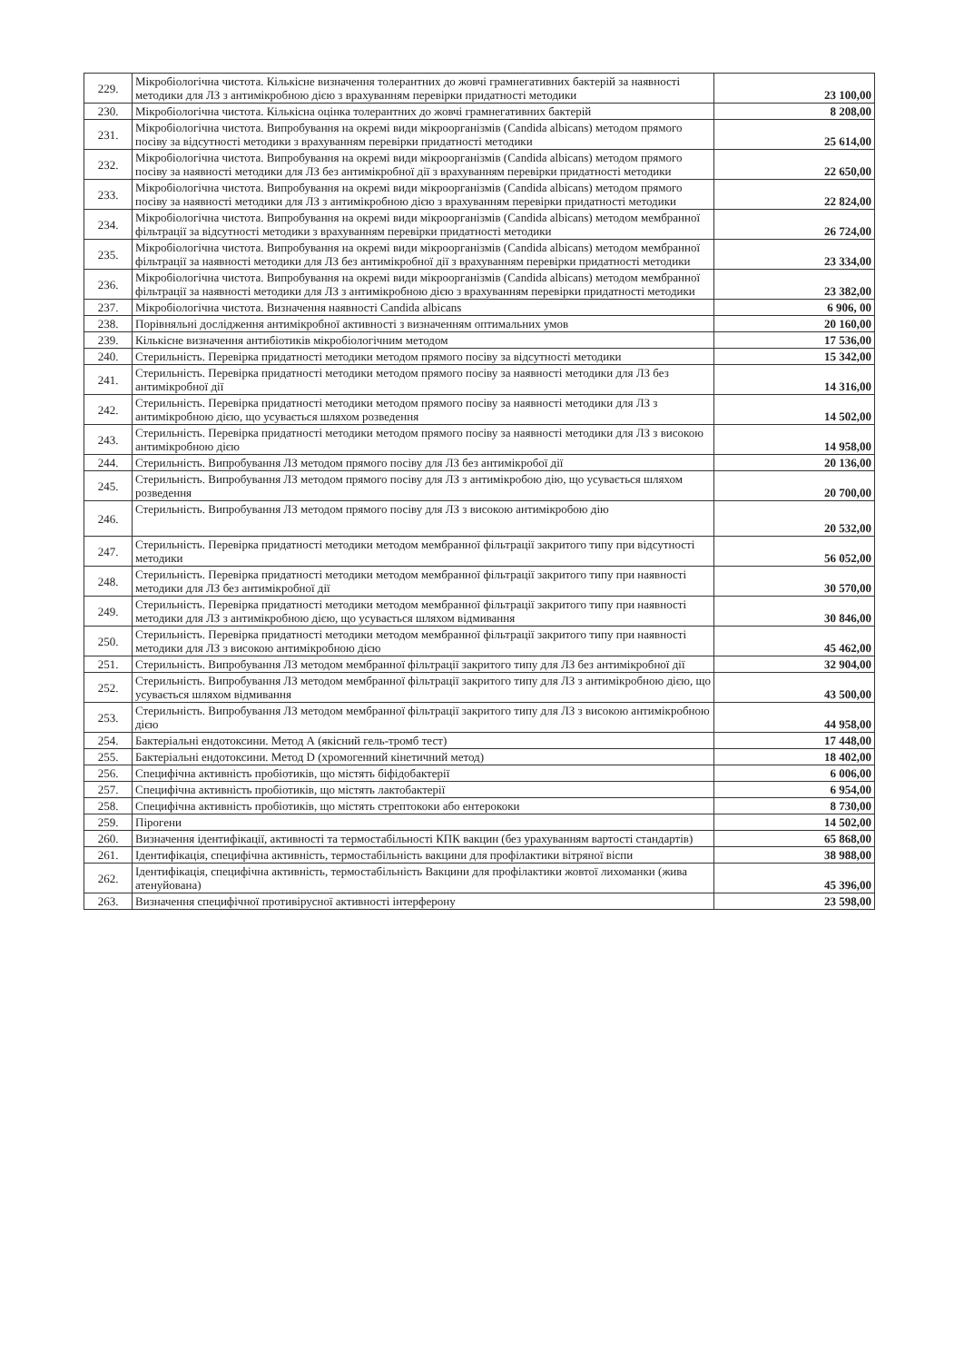| 229. | Мікробіологічна чистота. Кількісне визначення толерантних до жовчі грамнегативних бактерій за наявності методики для ЛЗ з антимікробною дією з врахуванням перевірки придатності методики | 23 100,00 |
| 230. | Мікробіологічна чистота. Кількісна оцінка толерантних до жовчі грамнегативних бактерій | 8 208,00 |
| 231. | Мікробіологічна чистота. Випробування на окремі види мікроорганізмів (Candida albicans) методом прямого посіву за відсутності методики з врахуванням перевірки придатності методики | 25 614,00 |
| 232. | Мікробіологічна чистота. Випробування на окремі види мікроорганізмів (Candida albicans) методом прямого посіву за наявності методики для ЛЗ без антимікробної дії з врахуванням перевірки придатності методики | 22 650,00 |
| 233. | Мікробіологічна чистота. Випробування на окремі види мікроорганізмів (Candida albicans) методом прямого посіву за наявності методики для ЛЗ з антимікробною дією з врахуванням перевірки придатності методики | 22 824,00 |
| 234. | Мікробіологічна чистота. Випробування на окремі види мікроорганізмів (Candida albicans) методом мембранної фільтрації за відсутності методики з врахуванням перевірки придатності методики | 26 724,00 |
| 235. | Мікробіологічна чистота. Випробування на окремі види мікроорганізмів (Candida albicans) методом мембранної фільтрації за наявності методики для ЛЗ без антимікробної дії з врахуванням перевірки придатності методики | 23 334,00 |
| 236. | Мікробіологічна чистота. Випробування на окремі види мікроорганізмів (Candida albicans) методом мембранної фільтрації за наявності методики для ЛЗ з антимікробною дією з врахуванням перевірки придатності методики | 23 382,00 |
| 237. | Мікробіологічна чистота. Визначення наявності Candida albicans | 6 906, 00 |
| 238. | Порівняльні дослідження антимікробної активності з визначенням оптимальних умов | 20 160,00 |
| 239. | Кількісне визначення антибіотиків мікробіологічним методом | 17 536,00 |
| 240. | Стерильність. Перевірка придатності методики методом прямого посіву за відсутності методики | 15 342,00 |
| 241. | Стерильність. Перевірка придатності методики методом прямого посіву за наявності методики для ЛЗ без антимікробної дії | 14 316,00 |
| 242. | Стерильність. Перевірка придатності методики методом прямого посіву за наявності методики для ЛЗ з антимікробною дією, що усувається шляхом розведення | 14 502,00 |
| 243. | Стерильність. Перевірка придатності методики методом прямого посіву за наявності методики для ЛЗ з високою антимікробною дією | 14 958,00 |
| 244. | Стерильність. Випробування ЛЗ методом прямого посіву для ЛЗ без антимікробої дії | 20 136,00 |
| 245. | Стерильність. Випробування ЛЗ методом прямого посіву для ЛЗ з антимікробою дію, що усувається шляхом розведення | 20 700,00 |
| 246. | Стерильність. Випробування ЛЗ методом прямого посіву для ЛЗ з високою антимікробою дію | 20 532,00 |
| 247. | Стерильність. Перевірка придатності методики методом мембранної фільтрації закритого типу при відсутності методики | 56 052,00 |
| 248. | Стерильність. Перевірка придатності методики методом мембранної фільтрації закритого типу при наявності методики для ЛЗ без антимікробної дії | 30 570,00 |
| 249. | Стерильність. Перевірка придатності методики методом мембранної фільтрації закритого типу при наявності методики для ЛЗ з антимікробною дією, що усувається шляхом відмивання | 30 846,00 |
| 250. | Стерильність. Перевірка придатності методики методом мембранної фільтрації закритого типу при наявності методики для ЛЗ з високою антимікробною дією | 45 462,00 |
| 251. | Стерильність. Випробування ЛЗ методом мембранної фільтрації закритого типу для ЛЗ без антимікробної дії | 32 904,00 |
| 252. | Стерильність. Випробування ЛЗ методом мембранної фільтрації закритого типу для ЛЗ з антимікробною дією, що усувається шляхом відмивання | 43 500,00 |
| 253. | Стерильність. Випробування ЛЗ методом мембранної фільтрації закритого типу для ЛЗ з високою антимікробною дією | 44 958,00 |
| 254. | Бактеріальні ендотоксини. Метод А (якісний гель-тромб тест) | 17 448,00 |
| 255. | Бактеріальні ендотоксини. Метод D (хромогенний кінетичний метод) | 18 402,00 |
| 256. | Специфічна активність пробіотиків, що містять біфідобактерії | 6 006,00 |
| 257. | Специфічна активність пробіотиків, що містять лактобактерії | 6 954,00 |
| 258. | Специфічна активність пробіотиків, що містять стрептококи або ентерококи | 8 730,00 |
| 259. | Пірогени | 14 502,00 |
| 260. | Визначення ідентифікації, активності та термостабільності КПК вакцин (без урахуванням вартості стандартів) | 65 868,00 |
| 261. | Ідентифікація, специфічна активність, термостабільність вакцини для профілактики вітряної віспи | 38 988,00 |
| 262. | Ідентифікація, специфічна активність, термостабільність Вакцини для профілактики жовтої лихоманки (жива атенуйована) | 45 396,00 |
| 263. | Визначення специфічної противірусної активності інтерферону | 23 598,00 |